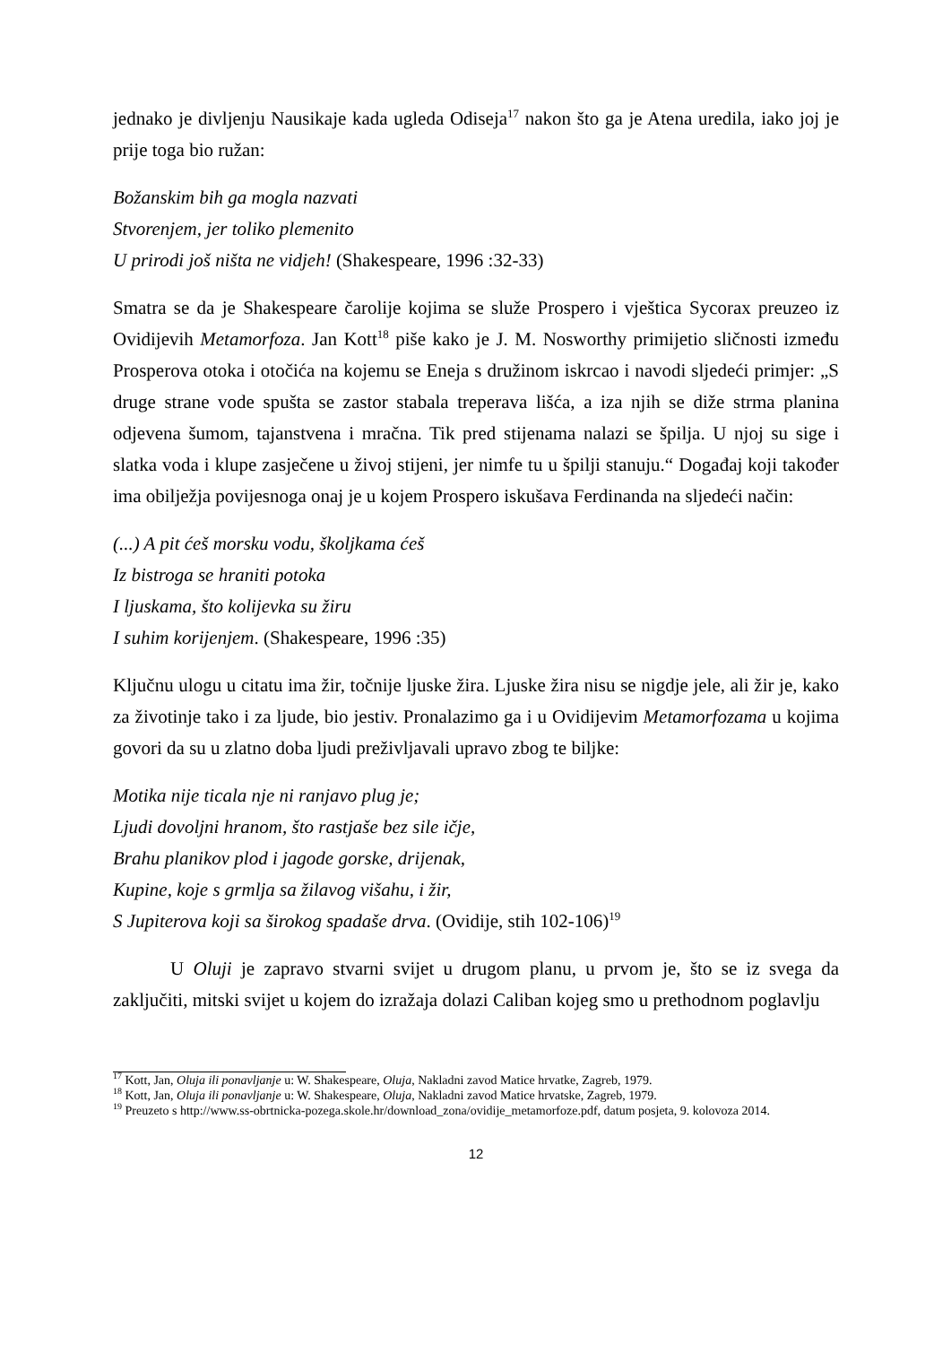jednako je divljenju Nausikaje kada ugleda Odiseja<sup>17</sup> nakon što ga je Atena uredila, iako joj je prije toga bio ružan:
Božanskim bih ga mogla nazvati
Stvorenjem, jer toliko plemenito
U prirodi još ništa ne vidjeh! (Shakespeare, 1996 :32-33)
Smatra se da je Shakespeare čarolije kojima se služe Prospero i vještica Sycorax preuzeo iz Ovidijevih Metamorfoza. Jan Kott<sup>18</sup> piše kako je J. M. Nosworthy primijetio sličnosti između Prosperova otoka i otočića na kojemu se Eneja s družinom iskrcao i navodi sljedeći primjer: „S druge strane vode spušta se zastor stabala treperava lišća, a iza njih se diže strma planina odjevena šumom, tajanstvena i mračna. Tik pred stijenama nalazi se špilja. U njoj su sige i slatka voda i klupe zasječene u živoj stijeni, jer nimfe tu u špilji stanuju.“ Događaj koji također ima obilježja povijesnoga onaj je u kojem Prospero iskušava Ferdinanda na sljedeći način:
(...) A pit ćeš morsku vodu, školjkama ćeš
Iz bistroga se hraniti potoka
I ljuskama, što kolijevka su žiru
I suhim korijenjem. (Shakespeare, 1996 :35)
Ključnu ulogu u citatu ima žir, točnije ljuske žira. Ljuske žira nisu se nigdje jele, ali žir je, kako za životinje tako i za ljude, bio jestiv. Pronalazimo ga i u Ovidijevim Metamorfozama u kojima govori da su u zlatno doba ljudi preživljavali upravo zbog te biljke:
Motika nije ticala nje ni ranjavo plug je;
Ljudi dovoljni hranom, što rastjaše bez sile ičje,
Brahu planikov plod i jagode gorske, drijenak,
Kupine, koje s grmlja sa žilavog višahu, i žir,
S Jupiterova koji sa širokog spadaše drva. (Ovidije, stih 102-106)<sup>19</sup>
U Oluji je zapravo stvarni svijet u drugom planu, u prvom je, što se iz svega da zaključiti, mitski svijet u kojem do izražaja dolazi Caliban kojeg smo u prethodnom poglavlju
<sup>17</sup> Kott, Jan, Oluja ili ponavljanje u: W. Shakespeare, Oluja, Nakladni zavod Matice hrvatke, Zagreb, 1979.
<sup>18</sup> Kott, Jan, Oluja ili ponavljanje u: W. Shakespeare, Oluja, Nakladni zavod Matice hrvatske, Zagreb, 1979.
<sup>19</sup> Preuzeto s http://www.ss-obrtnicka-pozega.skole.hr/download_zona/ovidije_metamorfoze.pdf, datum posjeta, 9. kolovoza 2014.
12